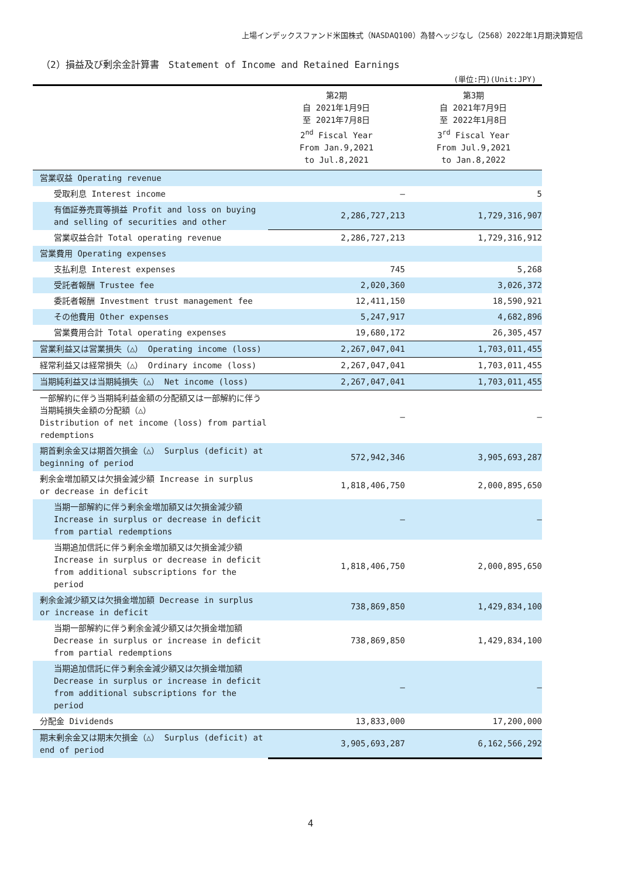上場インデックスファンド米国株式（NASDAQ100）為替ヘッジなし（2568）2022年1月期決算短信
（2）損益及び剰余金計算書　Statement of Income and Retained Earnings
(単位:円)(Unit:JPY)
| | 第2期 自 2021年1月9日 至 2021年7月8日 2<sup>nd</sup> Fiscal Year From Jan.9,2021 to Jul.8,2021 | 第3期 自 2021年7月9日 至 2022年1月8日 3<sup>rd</sup> Fiscal Year From Jul.9,2021 to Jan.8,2022 |
| --- | --- | --- |
| 営業収益 Operating revenue | | |
| 受取利息 Interest income | – | 5 |
| 有価証券売買等損益 Profit and loss on buying and selling of securities and other | 2,286,727,213 | 1,729,316,907 |
| 営業収益合計 Total operating revenue | 2,286,727,213 | 1,729,316,912 |
| 営業費用 Operating expenses | | |
| 支払利息 Interest expenses | 745 | 5,268 |
| 受託者報酬 Trustee fee | 2,020,360 | 3,026,372 |
| 委託者報酬 Investment trust management fee | 12,411,150 | 18,590,921 |
| その他費用 Other expenses | 5,247,917 | 4,682,896 |
| 営業費用合計 Total operating expenses | 19,680,172 | 26,305,457 |
| 営業利益又は営業損失（△） Operating income (loss) | 2,267,047,041 | 1,703,011,455 |
| 経常利益又は経常損失（△） Ordinary income (loss) | 2,267,047,041 | 1,703,011,455 |
| 当期純利益又は当期純損失（△） Net income (loss) | 2,267,047,041 | 1,703,011,455 |
| 一部解約に伴う当期純利益金額の分配額又は一部解約に伴う当期純損失金額の分配額（△） Distribution of net income (loss) from partial redemptions | – | – |
| 期首剰余金又は期首欠損金（△） Surplus (deficit) at beginning of period | 572,942,346 | 3,905,693,287 |
| 剰余金増加額又は欠損金減少額 Increase in surplus or decrease in deficit | 1,818,406,750 | 2,000,895,650 |
| 当期一部解約に伴う剰余金増加額又は欠損金減少額 Increase in surplus or decrease in deficit from partial redemptions | – | – |
| 当期追加信託に伴う剰余金増加額又は欠損金減少額 Increase in surplus or decrease in deficit from additional subscriptions for the period | 1,818,406,750 | 2,000,895,650 |
| 剰余金減少額又は欠損金増加額 Decrease in surplus or increase in deficit | 738,869,850 | 1,429,834,100 |
| 当期一部解約に伴う剰余金減少額又は欠損金増加額 Decrease in surplus or increase in deficit from partial redemptions | 738,869,850 | 1,429,834,100 |
| 当期追加信託に伴う剰余金減少額又は欠損金増加額 Decrease in surplus or increase in deficit from additional subscriptions for the period | – | – |
| 分配金 Dividends | 13,833,000 | 17,200,000 |
| 期末剰余金又は期末欠損金（△） Surplus (deficit) at end of period | 3,905,693,287 | 6,162,566,292 |
4